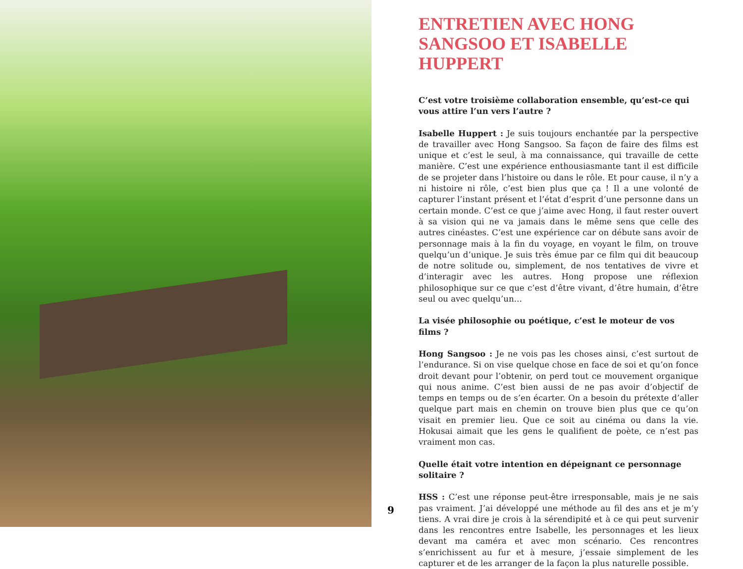9
ENTRETIEN AVEC HONG SANGSOO ET ISABELLE HUPPERT
C’est votre troisième collaboration ensemble, qu’est-ce qui vous attire l’un vers l’autre ?
Isabelle Huppert : Je suis toujours enchantée par la perspective de travailler avec Hong Sangsoo. Sa façon de faire des films est unique et c’est le seul, à ma connaissance, qui travaille de cette manière. C’est une expérience enthousiasmante tant il est difficile de se projeter dans l’histoire ou dans le rôle. Et pour cause, il n’y a ni histoire ni rôle, c’est bien plus que ça ! Il a une volonté de capturer l’instant présent et l’état d’esprit d’une personne dans un certain monde. C’est ce que j’aime avec Hong, il faut rester ouvert à sa vision qui ne va jamais dans le même sens que celle des autres cinéastes. C’est une expérience car on débute sans avoir de personnage mais à la fin du voyage, en voyant le film, on trouve quelqu’un d’unique. Je suis très émue par ce film qui dit beaucoup de notre solitude ou, simplement, de nos tentatives de vivre et d’interagir avec les autres. Hong propose une réflexion philosophique sur ce que c’est d’être vivant, d’être humain, d’être seul ou avec quelqu’un…
La visée philosophie ou poétique, c’est le moteur de vos films ?
Hong Sangsoo : Je ne vois pas les choses ainsi, c’est surtout de l’endurance. Si on vise quelque chose en face de soi et qu’on fonce droit devant pour l’obtenir, on perd tout ce mouvement organique qui nous anime. C’est bien aussi de ne pas avoir d’objectif de temps en temps ou de s’en écarter. On a besoin du prétexte d’aller quelque part mais en chemin on trouve bien plus que ce qu’on visait en premier lieu. Que ce soit au cinéma ou dans la vie. Hokusai aimait que les gens le qualifient de poète, ce n’est pas vraiment mon cas.
Quelle était votre intention en dépeignant ce personnage solitaire ?
HSS : C’est une réponse peut-être irresponsable, mais je ne sais pas vraiment. J’ai développé une méthode au fil des ans et je m’y tiens. A vrai dire je crois à la sérendipité et à ce qui peut survenir dans les rencontres entre Isabelle, les personnages et les lieux devant ma caméra et avec mon scénario. Ces rencontres s’enrichissent au fur et à mesure, j’essaie simplement de les capturer et de les arranger de la façon la plus naturelle possible.